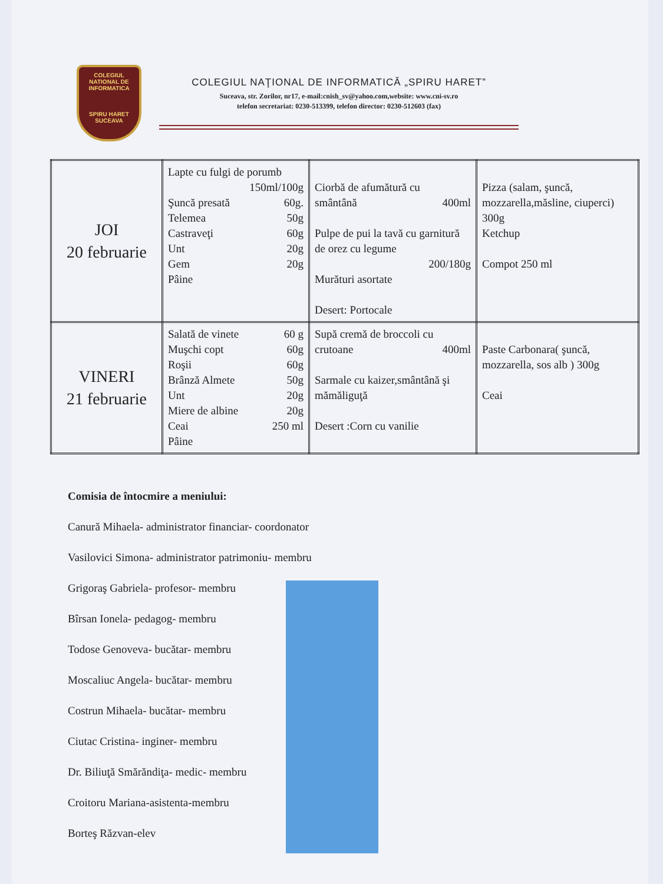COLEGIUL NATIONAL DE INFORMATICA
SPIRU HARET
SUCEAVA
COLEGIUL NAŢIONAL DE INFORMATICĂ „SPIRU HARET”
Suceava, str. Zorilor, nr17, e-mail:cnish_sv@yahoo.com,website: www.cni-sv.ro
telefon secretariat: 0230-513399, telefon director: 0230-512603 (fax)
| JOI 20 februarie | Lapte cu fulgi de porumb 150ml/100g Şuncă presată 60g. Telemea 50g Castraveţi 60g Unt 20g Gem 20g Pâine | Ciorbă de afumătură cu smântână 400ml Pulpe de pui la tavă cu garnitură de orez cu legume 200/180g Murături asortate Desert: Portocale | Pizza (salam, şuncă, mozzarella,măsline, ciuperci) 300g Ketchup Compot 250 ml |
| VINERI 21 februarie | Salată de vinete 60 g Muşchi copt 60g Roşii 60g Brânză Almete 50g Unt 20g Miere de albine 20g Ceai 250 ml Pâine | Supă cremă de broccoli cu crutoane 400ml Sarmale cu kaizer,smântână şi mămăliguţă Desert :Corn cu vanilie | Paste Carbonara( şuncă, mozzarella, sos alb ) 300g Ceai |
Comisia de întocmire a meniului:
Canură Mihaela- administrator financiar- coordonator
Vasilovici Simona- administrator patrimoniu- membru
Grigoraş Gabriela- profesor- membru
Bîrsan Ionela- pedagog- membru
Todose Genoveva- bucătar- membru
Moscaliuc Angela- bucătar- membru
Costrun Mihaela- bucătar- membru
Ciutac Cristina- inginer- membru
Dr. Biliuţă Smărăndiţa- medic- membru
Croitoru Mariana-asistenta-membru
Borteş Răzvan-elev